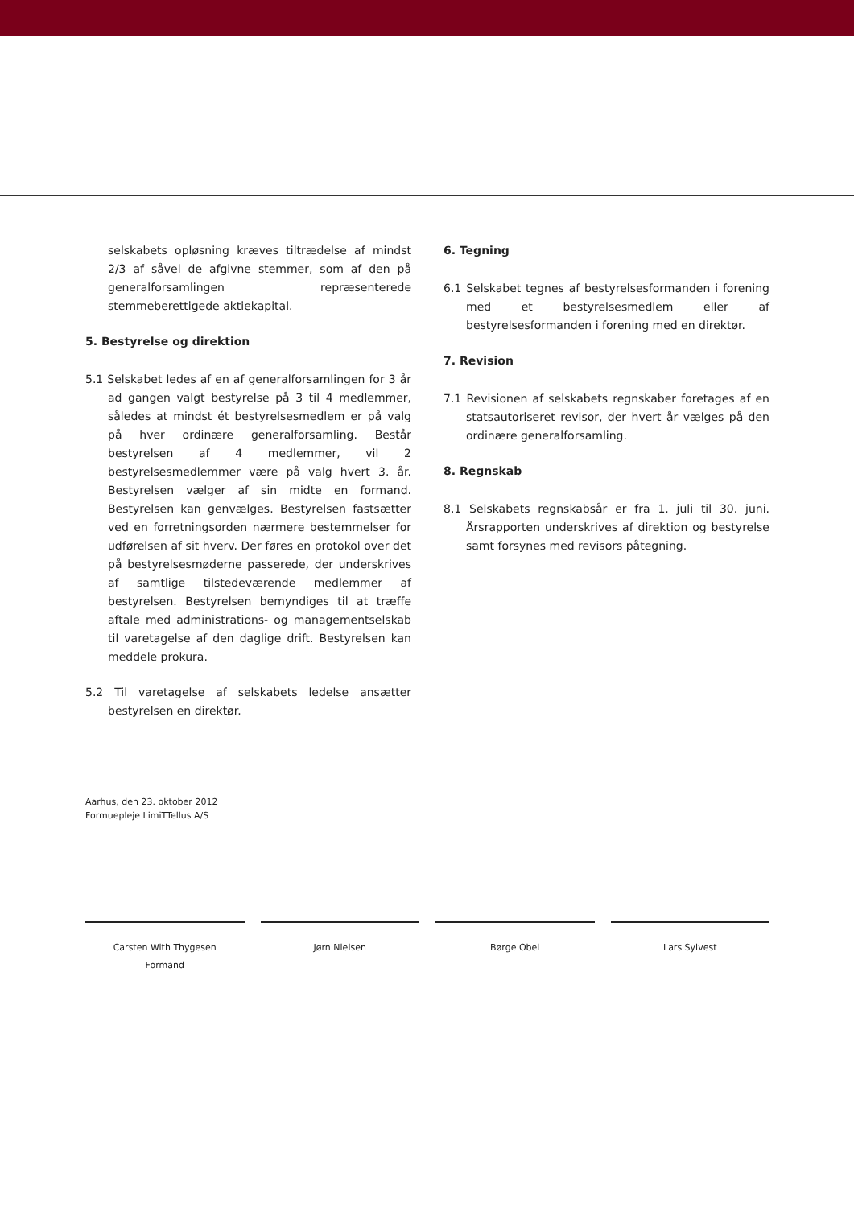selskabets opløsning kræves tiltrædelse af mindst 2/3 af såvel de afgivne stemmer, som af den på generalforsamlingen repræsenterede stemmeberettigede aktiekapital.
5. Bestyrelse og direktion
5.1 Selskabet ledes af en af generalforsamlingen for 3 år ad gangen valgt bestyrelse på 3 til 4 medlemmer, således at mindst ét bestyrelsesmedlem er på valg på hver ordinære generalforsamling. Består bestyrelsen af 4 medlemmer, vil 2 bestyrelsesmedlemmer være på valg hvert 3. år. Bestyrelsen vælger af sin midte en formand. Bestyrelsen kan genvælges. Bestyrelsen fastsætter ved en forretningsorden nærmere bestemmelser for udførelsen af sit hverv. Der føres en protokol over det på bestyrelsesmøderne passerede, der underskrives af samtlige tilstedeværende medlemmer af bestyrelsen. Bestyrelsen bemyndiges til at træffe aftale med administrations- og managementselskab til varetagelse af den daglige drift. Bestyrelsen kan meddele prokura.
5.2 Til varetagelse af selskabets ledelse ansætter bestyrelsen en direktør.
6. Tegning
6.1 Selskabet tegnes af bestyrelsesformanden i forening med et bestyrelsesmedlem eller af bestyrelsesformanden i forening med en direktør.
7. Revision
7.1 Revisionen af selskabets regnskaber foretages af en statsautoriseret revisor, der hvert år vælges på den ordinære generalforsamling.
8. Regnskab
8.1 Selskabets regnskabsår er fra 1. juli til 30. juni. Årsrapporten underskrives af direktion og bestyrelse samt forsynes med revisors påtegning.
Aarhus, den 23. oktober 2012
Formuepleje LimiTTellus A/S
Carsten With Thygesen
Formand
Jørn Nielsen Børge Obel Lars Sylvest